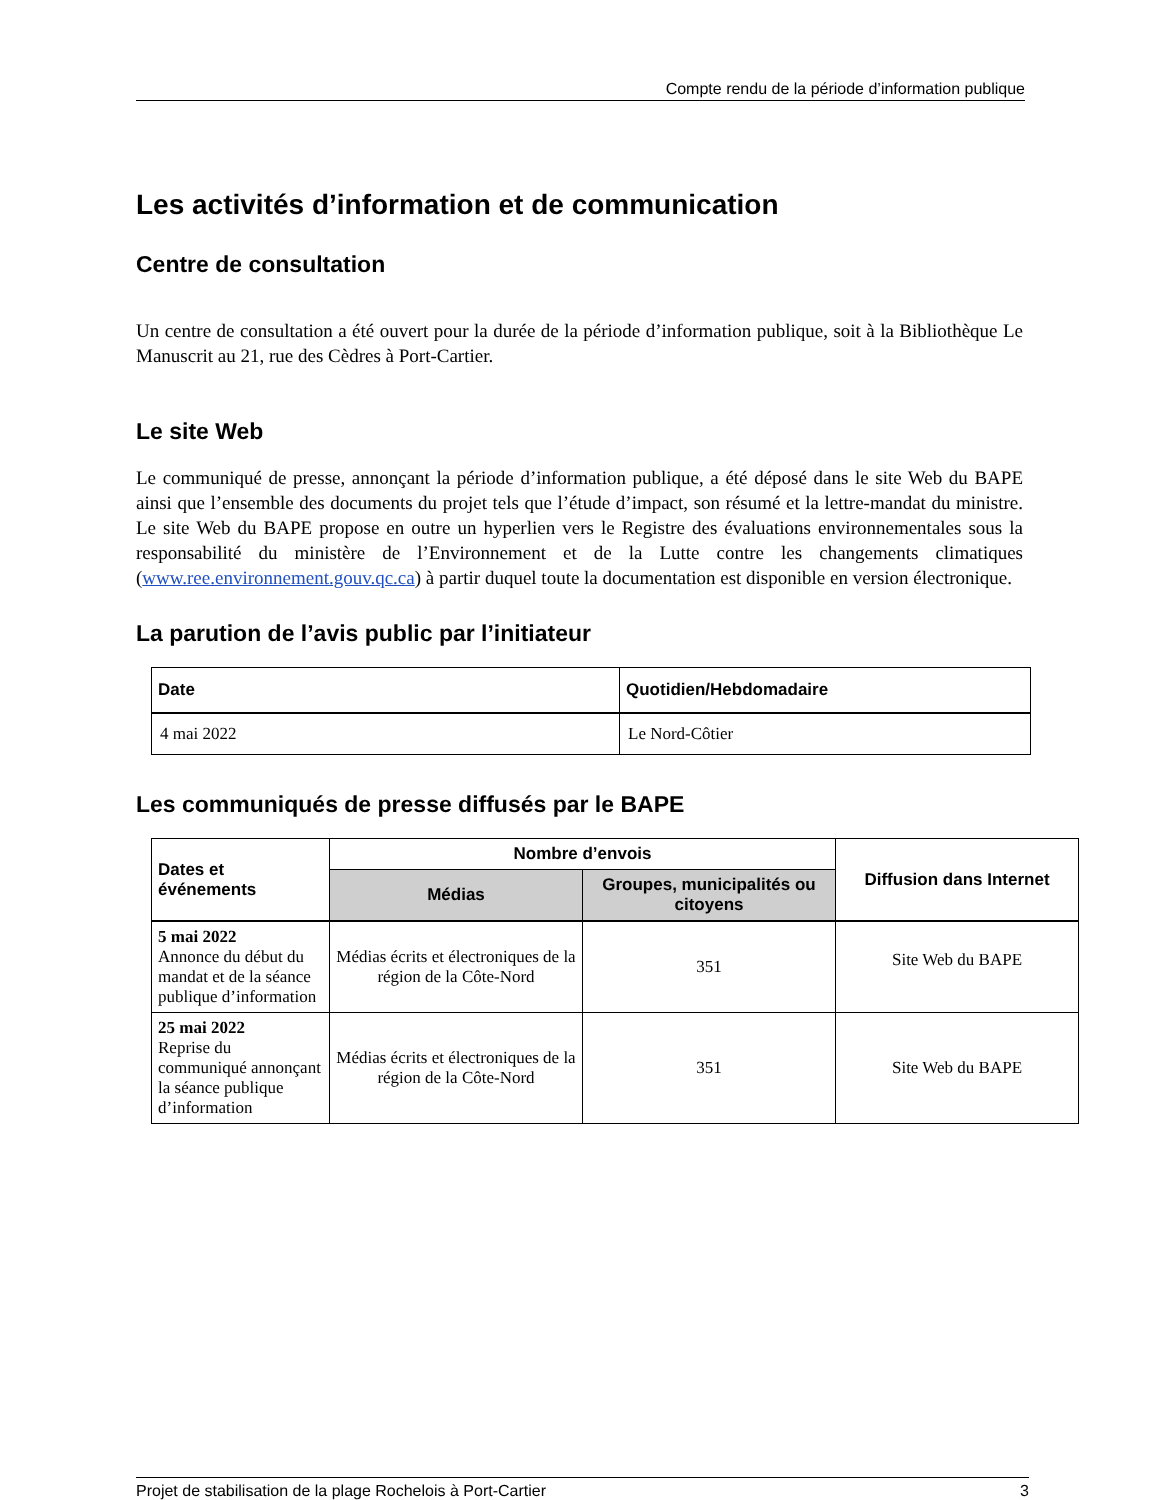Compte rendu de la période d’information publique
Les activités d’information et de communication
Centre de consultation
Un centre de consultation a été ouvert pour la durée de la période d’information publique, soit à la Bibliothèque Le Manuscrit au 21, rue des Cèdres à Port-Cartier.
Le site Web
Le communiqué de presse, annonçant la période d’information publique, a été déposé dans le site Web du BAPE ainsi que l’ensemble des documents du projet tels que l’étude d’impact, son résumé et la lettre-mandat du ministre. Le site Web du BAPE propose en outre un hyperlien vers le Registre des évaluations environnementales sous la responsabilité du ministère de l’Environnement et de la Lutte contre les changements climatiques (www.ree.environnement.gouv.qc.ca) à partir duquel toute la documentation est disponible en version électronique.
La parution de l’avis public par l’initiateur
| Date | Quotidien/Hebdomadaire |
| --- | --- |
| 4 mai 2022 | Le Nord-Côtier |
Les communiqués de presse diffusés par le BAPE
| Dates et événements | Nombre d’envois | | Diffusion dans Internet |
| --- | --- | --- | --- |
| | Médias | Groupes, municipalités ou citoyens | |
| 5 mai 2022 Annonce du début du mandat et de la séance publique d’information | Médias écrits et électroniques de la région de la Côte-Nord | 351 | Site Web du BAPE |
| 25 mai 2022 Reprise du communiqué annonçant la séance publique d’information | Médias écrits et électroniques de la région de la Côte-Nord | 351 | Site Web du BAPE |
Projet de stabilisation de la plage Rochelois à Port-Cartier 3